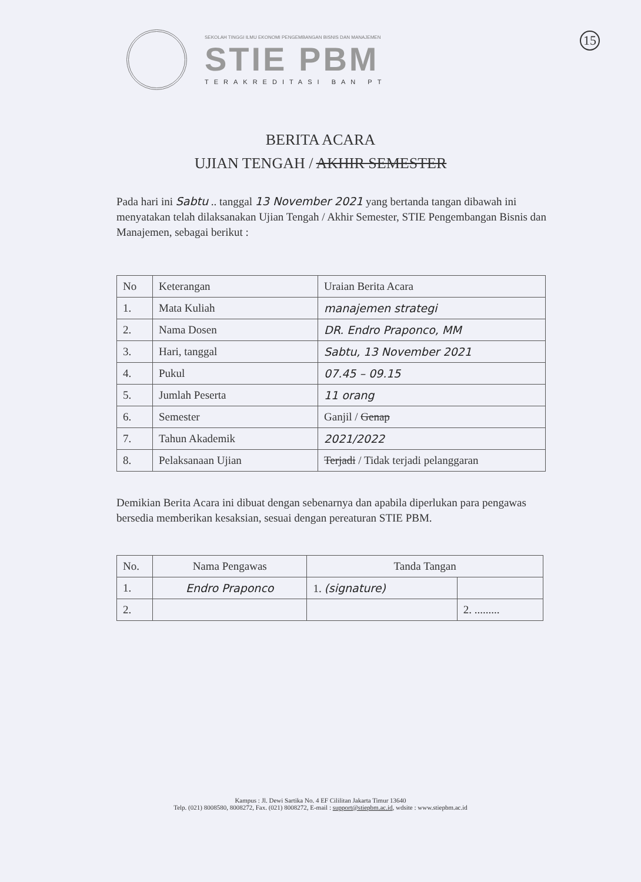15
SEKOLAH TINGGI ILMU EKONOMI PENGEMBANGAN BISNIS DAN MANAJEMEN
STIE PBM
TERAKREDITASI BAN PT
BERITA ACARA
UJIAN TENGAH / AKHIR SEMESTER
Pada hari ini Sabtu .. tanggal 13 November 2021 yang bertanda tangan dibawah ini menyatakan telah dilaksanakan Ujian Tengah / Akhir Semester, STIE Pengembangan Bisnis dan Manajemen, sebagai berikut :
| No | Keterangan | Uraian Berita Acara |
| --- | --- | --- |
| 1. | Mata Kuliah | manajemen strategi |
| 2. | Nama Dosen | DR. Endro Praponco, MM |
| 3. | Hari, tanggal | Sabtu, 13 November 2021 |
| 4. | Pukul | 07.45 – 09.15 |
| 5. | Jumlah Peserta | 11 orang |
| 6. | Semester | Ganjil / Genap |
| 7. | Tahun Akademik | 2021/2022 |
| 8. | Pelaksanaan Ujian | Terjadi / Tidak terjadi pelanggaran |
Demikian Berita Acara ini dibuat dengan sebenarnya dan apabila diperlukan para pengawas bersedia memberikan kesaksian, sesuai dengan pereaturan STIE PBM.
| No. | Nama Pengawas | Tanda Tangan | |
| --- | --- | --- | --- |
| 1. | Endro Praponco | 1. (signature) | |
| 2. | | | 2. ......... |
Kampus : Jl. Dewi Sartika No. 4 EF Cililitan Jakarta Timur 13640
Telp. (021) 8008580, 8008272, Fax. (021) 8008272, E-mail : support@stiepbm.ac.id, wdsite : www.stiepbm.ac.id